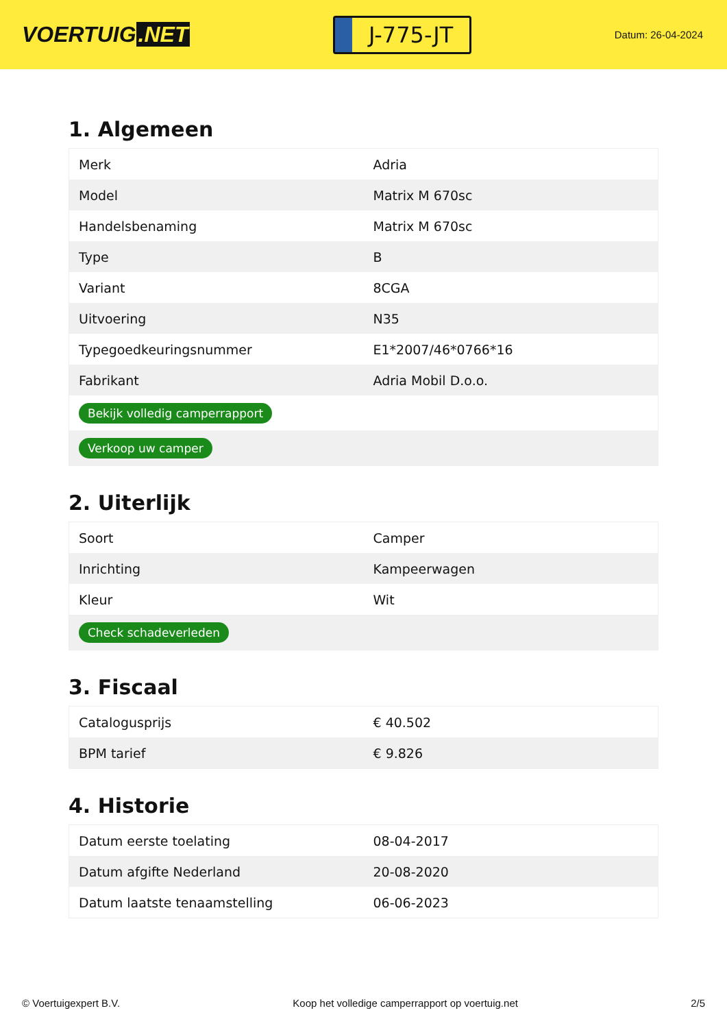VOERTUIG.NET
J-775-JT
Datum: 26-04-2024
1. Algemeen
| Merk | Adria |
| Model | Matrix M 670sc |
| Handelsbenaming | Matrix M 670sc |
| Type | B |
| Variant | 8CGA |
| Uitvoering | N35 |
| Typegoedkeuringsnummer | E1*2007/46*0766*16 |
| Fabrikant | Adria Mobil D.o.o. |
| Bekijk volledig camperrapport | |
| Verkoop uw camper | |
2. Uiterlijk
| Soort | Camper |
| Inrichting | Kampeerwagen |
| Kleur | Wit |
| Check schadeverleden | |
3. Fiscaal
| Catalogusprijs | € 40.502 |
| BPM tarief | € 9.826 |
4. Historie
| Datum eerste toelating | 08-04-2017 |
| Datum afgifte Nederland | 20-08-2020 |
| Datum laatste tenaamstelling | 06-06-2023 |
© Voertuigexpert B.V. Koop het volledige camperrapport op voertuig.net 2/5